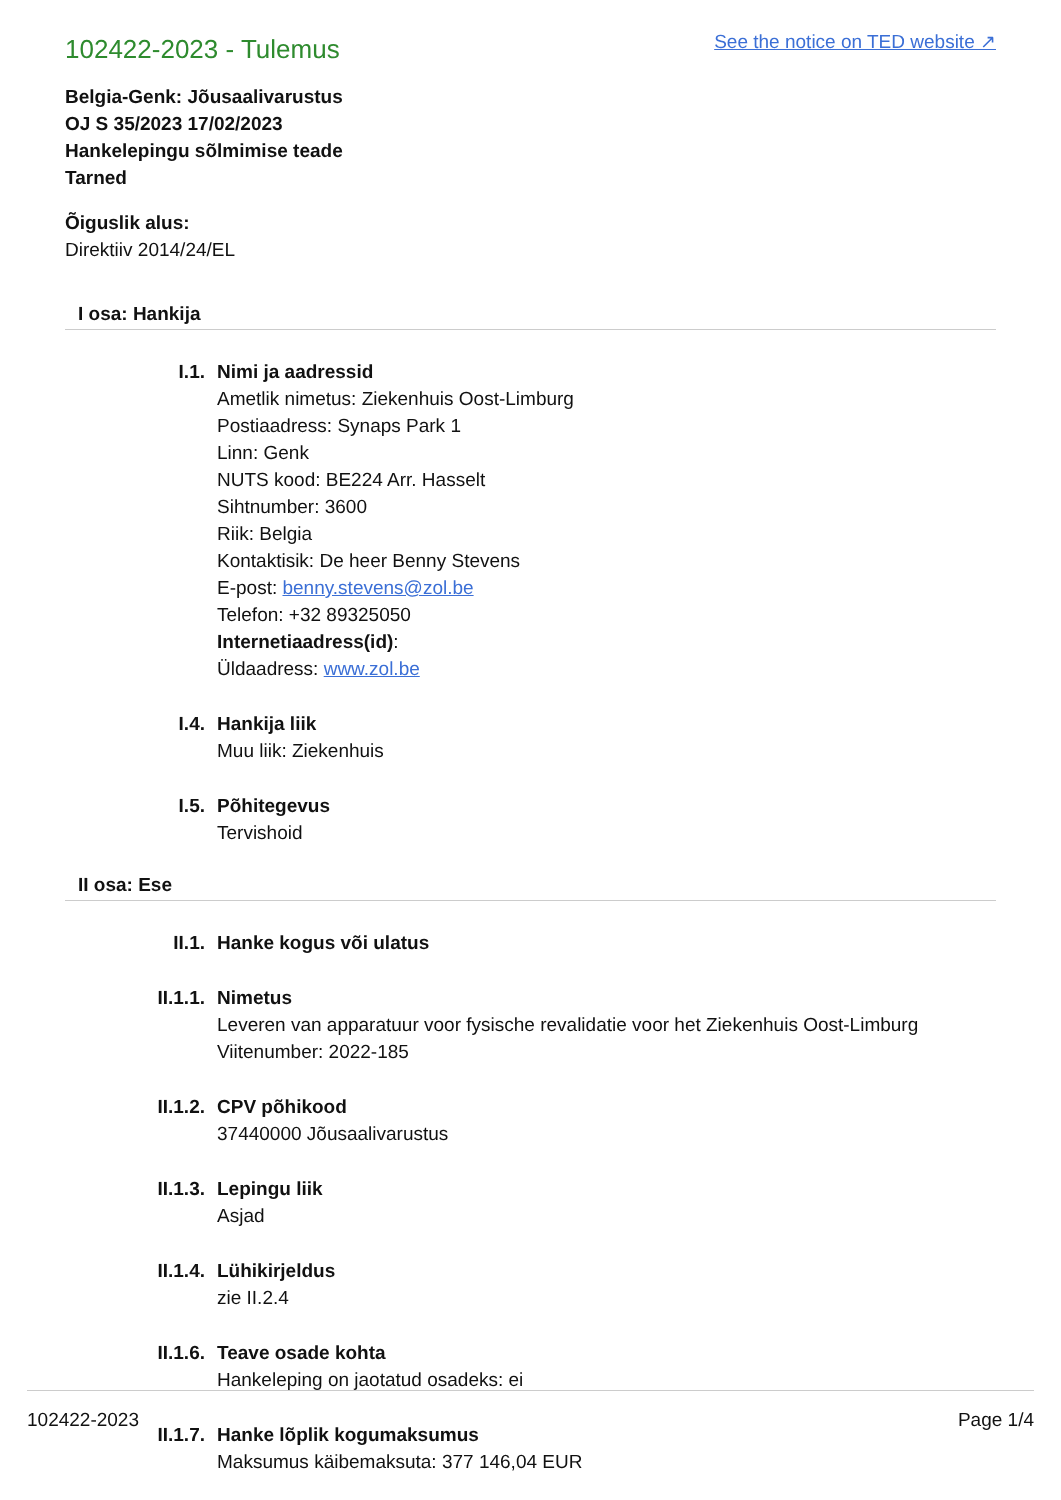102422-2023 - Tulemus
See the notice on TED website ↗
Belgia-Genk: Jõusaalivarustus
OJ S 35/2023 17/02/2023
Hankelepingu sõlmimise teade
Tarned
Õiguslik alus:
Direktiiv 2014/24/EL
I osa: Hankija
I.1. Nimi ja aadressid
Ametlik nimetus: Ziekenhuis Oost-Limburg
Postiaadress: Synaps Park 1
Linn: Genk
NUTS kood: BE224 Arr. Hasselt
Sihtnumber: 3600
Riik: Belgia
Kontaktisik: De heer Benny Stevens
E-post: benny.stevens@zol.be
Telefon: +32 89325050
Internetiaadress(id):
Üldaadress: www.zol.be
I.4. Hankija liik
Muu liik: Ziekenhuis
I.5. Põhitegevus
Tervishoid
II osa: Ese
II.1. Hanke kogus või ulatus
II.1.1. Nimetus
Leveren van apparatuur voor fysische revalidatie voor het Ziekenhuis Oost-Limburg
Viitenumber: 2022-185
II.1.2. CPV põhikood
37440000 Jõusaalivarustus
II.1.3. Lepingu liik
Asjad
II.1.4. Lühikirjeldus
zie II.2.4
II.1.6. Teave osade kohta
Hankeleping on jaotatud osadeks: ei
II.1.7. Hanke lõplik kogumaksumus
Maksumus käibemaksuta: 377 146,04 EUR
102422-2023 Page 1/4